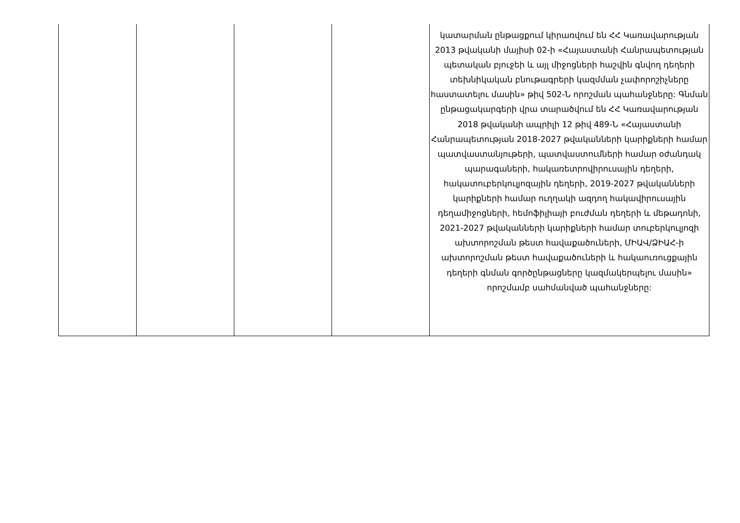| | | | | կատարման ընթացքում կիրառվում են ՀՀ Կառավարության 2013 թվականի մայիսի 02-ի «Հայաստանի Հանրապետության պետական բյուջեի և այլ միջոցների հաշվին գնվող դեղերի տեխնիկական բնութագրերի կազմման չափորոշիչները հաստատելու մասին» թիվ 502-Ն որոշման պահանջները: Գնման ընթացակարգերի վրա տարածվում են ՀՀ Կառավարության 2018 թվականի ապրիլի 12 թիվ 489-Ն «Հայաստանի Հանրապետության 2018-2027 թվականների կարիքների համար պատվաստանյութերի, պատվաստումների համար օժանդակ պարագաների, հակառետրովիրուսային դեղերի, հակատուբերկուլյոզային դեղերի, 2019-2027 թվականների կարիքների համար ուղղակի ազդող հակավիրուսային դեղամիջոցների, հեմոֆիլիայի բուժման դեղերի և մեթադոնի, 2021-2027 թվականների կարիքների համար տուբերկուլյոզի ախտորոշման թեստ հավաքածուների, ՄԻԱՎ/ՁԻԱՀ-ի ախտորոշման թեստ հավաքածուների և հակաուռուցքային դեղերի գնման գործընթացները կազմակերպելու մասին» որոշմամբ սահմանված պահանջները: |